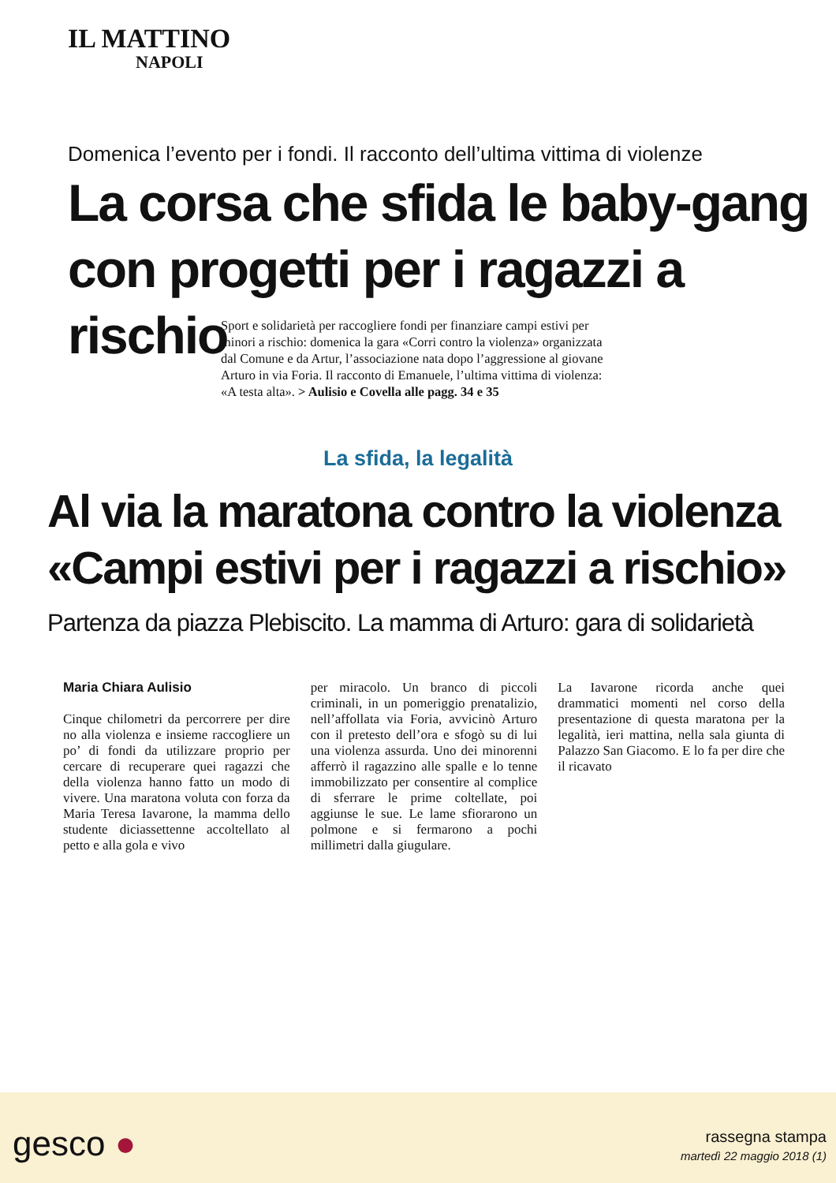IL MATTINO
NAPOLI
Domenica l’evento per i fondi. Il racconto dell’ultima vittima di violenze
La corsa che sfida le baby-gang
con progetti per i ragazzi a rischio
Sport e solidarietà per raccogliere fondi per finanziare campi estivi per minori a rischio: domenica la gara «Corri contro la violenza» organizzata dal Comune e da Artur, l’associazione nata dopo l’aggressione al giovane Arturo in via Foria. Il racconto di Emanuele, l’ultima vittima di violenza: «A testa alta». > Aulisio e Covella alle pagg. 34 e 35
La sfida, la legalità
Al via la maratona contro la violenza
«Campi estivi per i ragazzi a rischio»
Partenza da piazza Plebiscito. La mamma di Arturo: gara di solidarietà
Maria Chiara Aulisio
Cinque chilometri da percorrere per dire no alla violenza e insieme raccogliere un po’ di fondi da utilizzare proprio per cercare di recuperare quei ragazzi che della violenza hanno fatto un modo di vivere. Una maratona voluta con forza da Maria Teresa Iavarone, la mamma dello studente diciassettenne accoltellato al petto e alla gola e vivo
per miracolo. Un branco di piccoli criminali, in un pomeriggio prenatalizio, nell’affollata via Foria, avvicinò Arturo con il pretesto dell’ora e sfogò su di lui una violenza assurda. Uno dei minorenni afferrò il ragazzino alle spalle e lo tenne immobilizzato per consentire al complice di sferrare le prime coltellate, poi aggiunse le sue. Le lame sfiorarono un polmone e si fermarono a pochi millimetri dalla giugulare.
La Iavarone ricorda anche quei drammatici momenti nel corso della presentazione di questa maratona per la legalità, ieri mattina, nella sala giunta di Palazzo San Giacomo. E lo fa per dire che il ricavato
gesco ●
rassegna stampa
martedì 22 maggio 2018 (1)